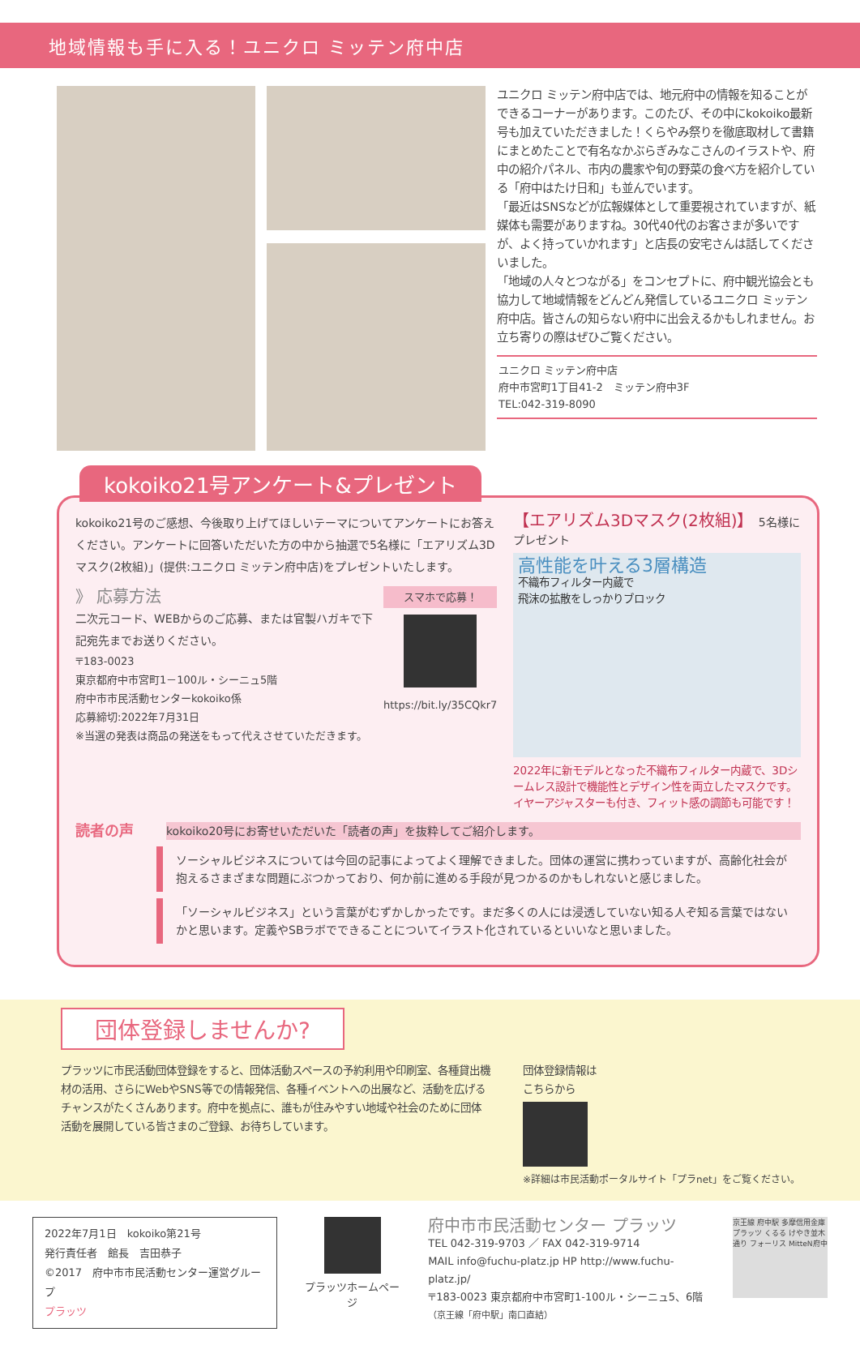地域情報も手に入る！ユニクロ ミッテン府中店
ユニクロ ミッテン府中店では、地元府中の情報を知ることができるコーナーがあります。このたび、その中にkokoiko最新号も加えていただきました！くらやみ祭りを徹底取材して書籍にまとめたことで有名なかぶらぎみなこさんのイラストや、府中の紹介パネル、市内の農家や旬の野菜の食べ方を紹介している「府中はたけ日和」も並んでいます。
「最近はSNSなどが広報媒体として重要視されていますが、紙媒体も需要がありますね。30代40代のお客さまが多いですが、よく持っていかれます」と店長の安宅さんは話してくださいました。
「地域の人々とつながる」をコンセプトに、府中観光協会とも協力して地域情報をどんどん発信しているユニクロ ミッテン府中店。皆さんの知らない府中に出会えるかもしれません。お立ち寄りの際はぜひご覧ください。
ユニクロ ミッテン府中店
府中市宮町1丁目41-2　ミッテン府中3F
TEL:042-319-8090
kokoiko21号アンケート&プレゼント
kokoiko21号のご感想、今後取り上げてほしいテーマについてアンケートにお答えください。アンケートに回答いただいた方の中から抽選で5名様に「エアリズム3Dマスク(2枚組)」(提供:ユニクロ ミッテン府中店)をプレゼントいたします。
》 応募方法
二次元コード、WEBからのご応募、または官製ハガキで下記宛先までお送りください。
〒183-0023
東京都府中市宮町1－100ル・シーニュ5階
府中市市民活動センターkokoiko係
応募締切:2022年7月31日
※当選の発表は商品の発送をもって代えさせていただきます。
スマホで応募！
https://bit.ly/35CQkr7
【エアリズム3Dマスク(2枚組)】 5名様にプレゼント
高性能を叶える3層構造
不織布フィルター内蔵で
飛沫の拡散をしっかりブロック
2022年に新モデルとなった不織布フィルター内蔵で、3Dシームレス設計で機能性とデザイン性を両立したマスクです。イヤーアジャスターも付き、フィット感の調節も可能です！
読者の声
kokoiko20号にお寄せいただいた「読者の声」を抜粋してご紹介します。
ソーシャルビジネスについては今回の記事によってよく理解できました。団体の運営に携わっていますが、高齢化社会が抱えるさまざまな問題にぶつかっており、何か前に進める手段が見つかるのかもしれないと感じました。
「ソーシャルビジネス」という言葉がむずかしかったです。まだ多くの人には浸透していない知る人ぞ知る言葉ではないかと思います。定義やSBラボでできることについてイラスト化されているといいなと思いました。
団体登録しませんか?
プラッツに市民活動団体登録をすると、団体活動スペースの予約利用や印刷室、各種貸出機材の活用、さらにWebやSNS等での情報発信、各種イベントへの出展など、活動を広げるチャンスがたくさんあります。府中を拠点に、誰もが住みやすい地域や社会のために団体活動を展開している皆さまのご登録、お待ちしています。
団体登録情報は
こちらから
※詳細は市民活動ポータルサイト「プラnet」をご覧ください。
2022年7月1日　kokoiko第21号
発行責任者　館長　吉田恭子
©2017　府中市市民活動センター運営グループ
プラッツ
プラッツホームページ
府中市市民活動センター プラッツ
TEL 042-319-9703 ／ FAX 042-319-9714
MAIL info@fuchu-platz.jp HP http://www.fuchu-platz.jp/
〒183-0023 東京都府中市宮町1-100ル・シーニュ5、6階
（京王線「府中駅」南口直結）
京王線 府中駅 多摩信用金庫 プラッツ くるる けやき並木通り フォーリス MittеN府中